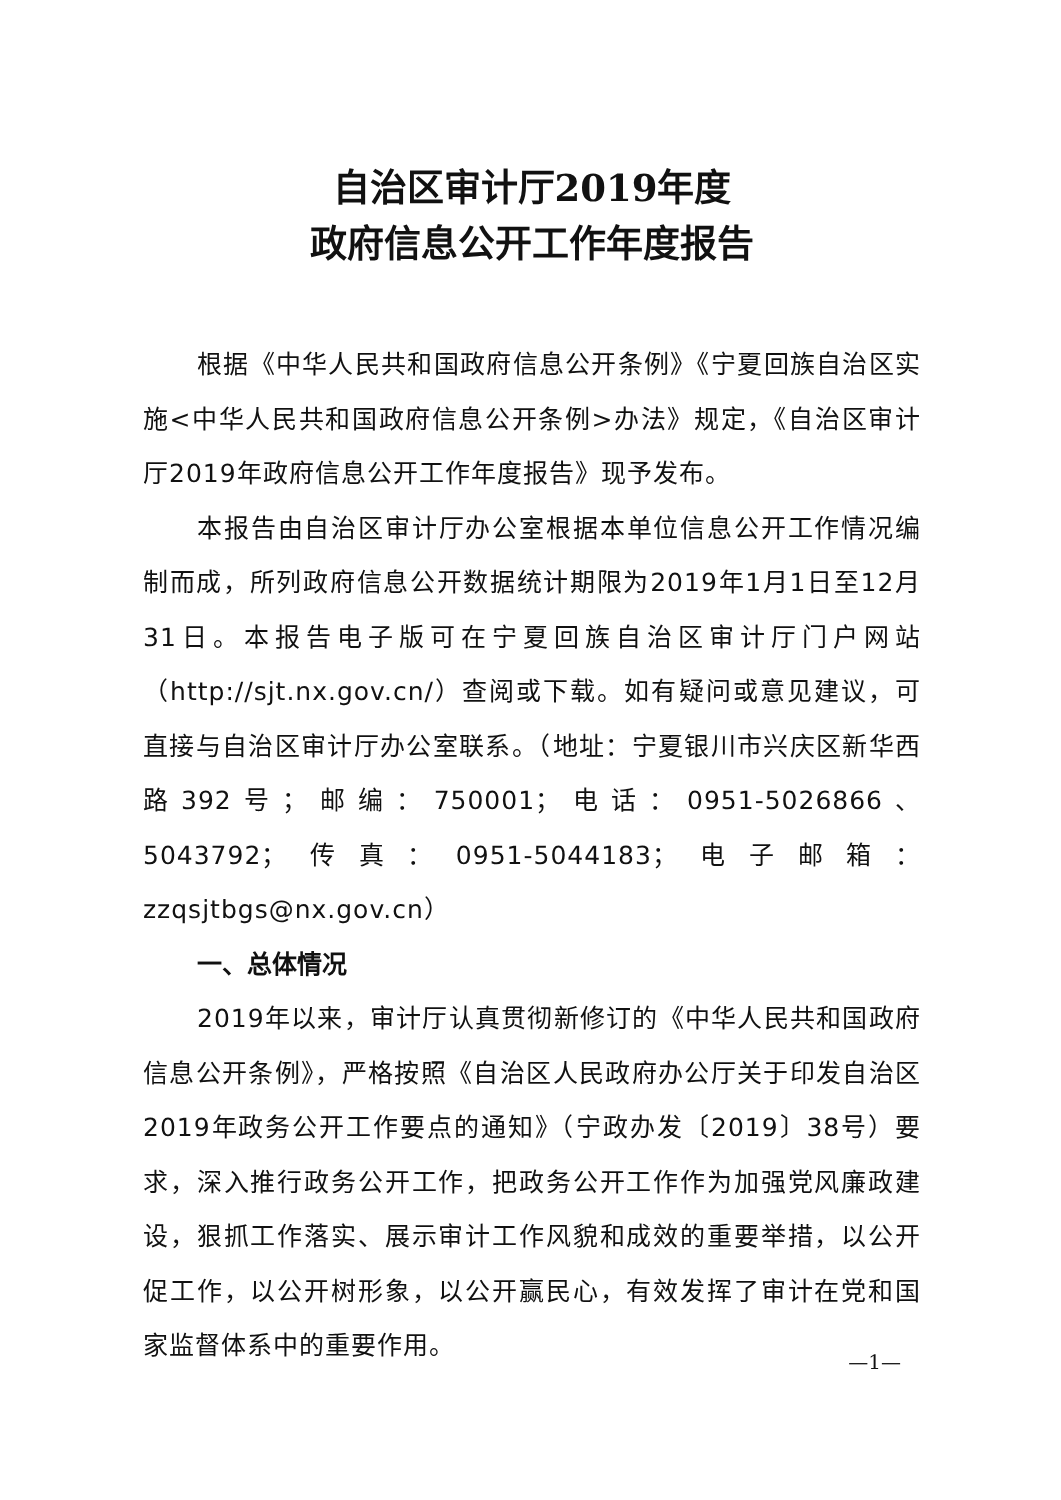自治区审计厅2019年度
政府信息公开工作年度报告
根据《中华人民共和国政府信息公开条例》《宁夏回族自治区实施<中华人民共和国政府信息公开条例>办法》规定，《自治区审计厅2019年政府信息公开工作年度报告》现予发布。
本报告由自治区审计厅办公室根据本单位信息公开工作情况编制而成，所列政府信息公开数据统计期限为2019年1月1日至12月31日。本报告电子版可在宁夏回族自治区审计厅门户网站（http://sjt.nx.gov.cn/）查阅或下载。如有疑问或意见建议，可直接与自治区审计厅办公室联系。（地址：宁夏银川市兴庆区新华西路392号；邮编：750001；电话：0951-5026866、5043792；传真：0951-5044183；电子邮箱：zzqsjtbgs@nx.gov.cn）
一、总体情况
2019年以来，审计厅认真贯彻新修订的《中华人民共和国政府信息公开条例》，严格按照《自治区人民政府办公厅关于印发自治区2019年政务公开工作要点的通知》（宁政办发〔2019〕38号）要求，深入推行政务公开工作，把政务公开工作作为加强党风廉政建设，狠抓工作落实、展示审计工作风貌和成效的重要举措，以公开促工作，以公开树形象，以公开赢民心，有效发挥了审计在党和国家监督体系中的重要作用。
—1—